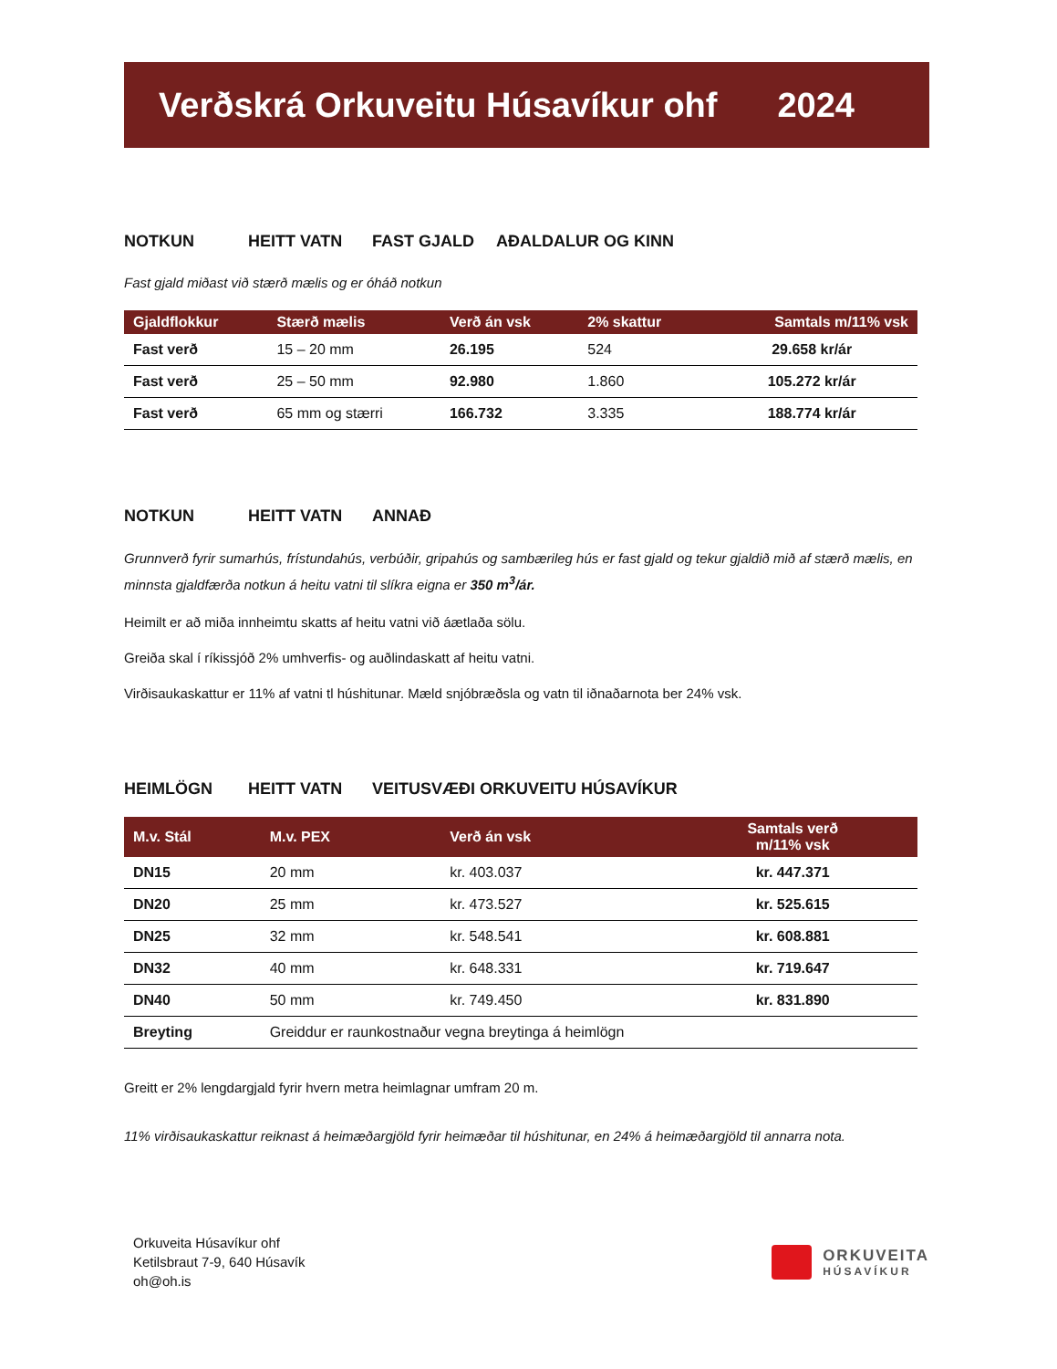Verðskrá Orkuveitu Húsavíkur ohf 2024
NOTKUN HEITT VATN FAST GJALD AÐALDALUR OG KINN
Fast gjald miðast við stærð mælis og er óháð notkun
| Gjaldflokkur | Stærð mælis | Verð án vsk | 2% skattur | Samtals m/11% vsk |
| --- | --- | --- | --- | --- |
| Fast verð | 15 – 20 mm | 26.195 | 524 | 29.658 kr/ár |
| Fast verð | 25 – 50 mm | 92.980 | 1.860 | 105.272 kr/ár |
| Fast verð | 65 mm og stærri | 166.732 | 3.335 | 188.774 kr/ár |
NOTKUN HEITT VATN ANNAÐ
Grunnverð fyrir sumarhús, frístundahús, verbúðir, gripahús og sambærileg hús er fast gjald og tekur gjaldið mið af stærð mælis, en minnsta gjaldfærða notkun á heitu vatni til slíkra eigna er 350 m<sup>3</sup>/ár.
Heimilt er að miða innheimtu skatts af heitu vatni við áætlaða sölu.
Greiða skal í ríkissjóð 2% umhverfis- og auðlindaskatt af heitu vatni.
Virðisaukaskattur er 11% af vatni tl húshitunar. Mæld snjóbræðsla og vatn til iðnaðarnota ber 24% vsk.
HEIMLÖGN HEITT VATN VEITUSVÆÐI ORKUVEITU HÚSAVÍKUR
| M.v. Stál | M.v. PEX | Verð án vsk | Samtals verð m/11% vsk |
| --- | --- | --- | --- |
| DN15 | 20 mm | kr. 403.037 | kr. 447.371 |
| DN20 | 25 mm | kr. 473.527 | kr. 525.615 |
| DN25 | 32 mm | kr. 548.541 | kr. 608.881 |
| DN32 | 40 mm | kr. 648.331 | kr. 719.647 |
| DN40 | 50 mm | kr. 749.450 | kr. 831.890 |
| Breyting | Greiddur er raunkostnaður vegna breytinga á heimlögn | | |
Greitt er 2% lengdargjald fyrir hvern metra heimlagnar umfram 20 m.
11% virðisaukaskattur reiknast á heimæðargjöld fyrir heimæðar til húshitunar, en 24% á heimæðargjöld til annarra nota.
Orkuveita Húsavíkur ohf
Ketilsbraut 7-9, 640 Húsavík
oh@oh.is
ORKUVEITA
HÚSAVÍKUR